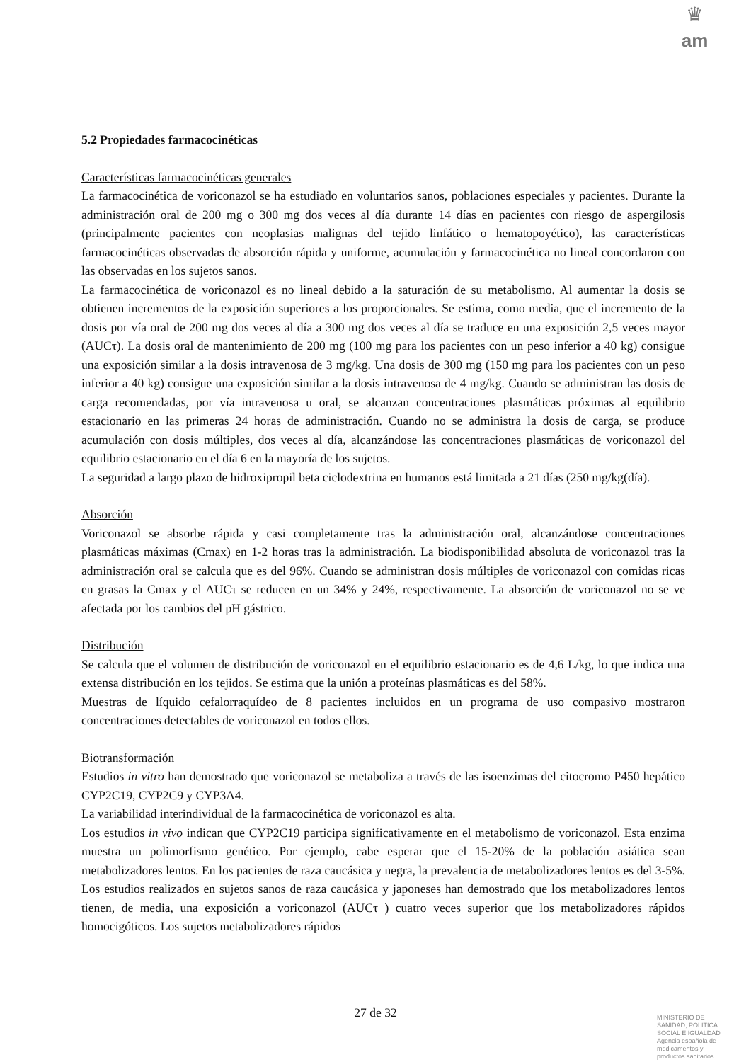♛
am
5.2 Propiedades farmacocinéticas
Características farmacocinéticas generales
La farmacocinética de voriconazol se ha estudiado en voluntarios sanos, poblaciones especiales y pacientes. Durante la administración oral de 200 mg o 300 mg dos veces al día durante 14 días en pacientes con riesgo de aspergilosis (principalmente pacientes con neoplasias malignas del tejido linfático o hematopoyético), las características farmacocinéticas observadas de absorción rápida y uniforme, acumulación y farmacocinética no lineal concordaron con las observadas en los sujetos sanos.
La farmacocinética de voriconazol es no lineal debido a la saturación de su metabolismo. Al aumentar la dosis se obtienen incrementos de la exposición superiores a los proporcionales. Se estima, como media, que el incremento de la dosis por vía oral de 200 mg dos veces al día a 300 mg dos veces al día se traduce en una exposición 2,5 veces mayor (AUCτ). La dosis oral de mantenimiento de 200 mg (100 mg para los pacientes con un peso inferior a 40 kg) consigue una exposición similar a la dosis intravenosa de 3 mg/kg. Una dosis de 300 mg (150 mg para los pacientes con un peso inferior a 40 kg) consigue una exposición similar a la dosis intravenosa de 4 mg/kg. Cuando se administran las dosis de carga recomendadas, por vía intravenosa u oral, se alcanzan concentraciones plasmáticas próximas al equilibrio estacionario en las primeras 24 horas de administración. Cuando no se administra la dosis de carga, se produce acumulación con dosis múltiples, dos veces al día, alcanzándose las concentraciones plasmáticas de voriconazol del equilibrio estacionario en el día 6 en la mayoría de los sujetos.
La seguridad a largo plazo de hidroxipropil beta ciclodextrina en humanos está limitada a 21 días (250 mg/kg(día).
Absorción
Voriconazol se absorbe rápida y casi completamente tras la administración oral, alcanzándose concentraciones plasmáticas máximas (Cmax) en 1-2 horas tras la administración. La biodisponibilidad absoluta de voriconazol tras la administración oral se calcula que es del 96%. Cuando se administran dosis múltiples de voriconazol con comidas ricas en grasas la Cmax y el AUCτ se reducen en un 34% y 24%, respectivamente. La absorción de voriconazol no se ve afectada por los cambios del pH gástrico.
Distribución
Se calcula que el volumen de distribución de voriconazol en el equilibrio estacionario es de 4,6 L/kg, lo que indica una extensa distribución en los tejidos. Se estima que la unión a proteínas plasmáticas es del 58%.
Muestras de líquido cefalorraquídeo de 8 pacientes incluidos en un programa de uso compasivo mostraron concentraciones detectables de voriconazol en todos ellos.
Biotransformación
Estudios in vitro han demostrado que voriconazol se metaboliza a través de las isoenzimas del citocromo P450 hepático CYP2C19, CYP2C9 y CYP3A4.
La variabilidad interindividual de la farmacocinética de voriconazol es alta.
Los estudios in vivo indican que CYP2C19 participa significativamente en el metabolismo de voriconazol. Esta enzima muestra un polimorfismo genético. Por ejemplo, cabe esperar que el 15-20% de la población asiática sean metabolizadores lentos. En los pacientes de raza caucásica y negra, la prevalencia de metabolizadores lentos es del 3-5%. Los estudios realizados en sujetos sanos de raza caucásica y japoneses han demostrado que los metabolizadores lentos tienen, de media, una exposición a voriconazol (AUCτ ) cuatro veces superior que los metabolizadores rápidos homocigóticos. Los sujetos metabolizadores rápidos
27 de 32
MINISTERIO DE
SANIDAD, POLITICA
SOCIAL E IGUALDAD
Agencia española de
medicamentos y
productos sanitarios